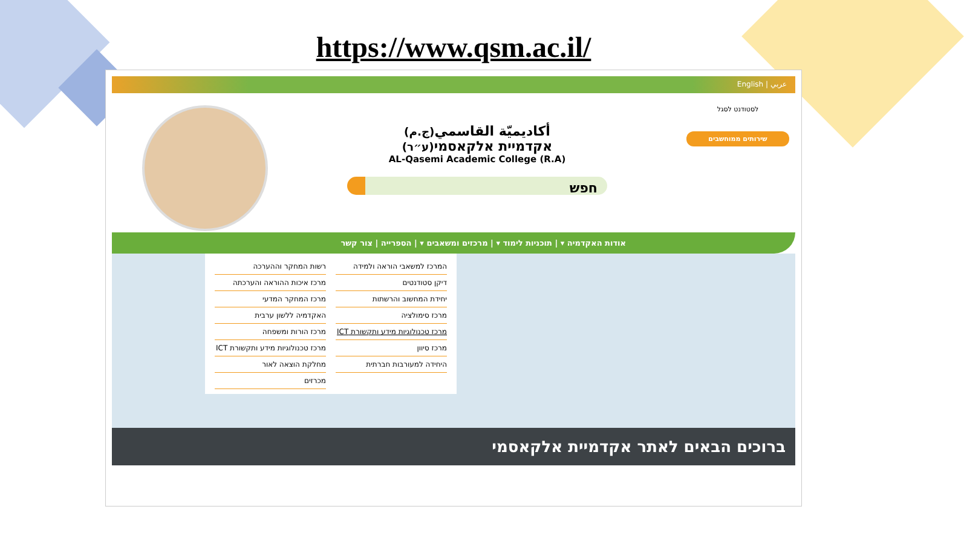https://www.qsm.ac.il/
عربي | English
לסטודנט לסגל
שירותים ממוחשבים
أكاديميّة القاسمي(ج.م)
אקדמיית אלקאסמי(ע״ר)
AL-Qasemi Academic College (R.A)
חפש
אודות האקדמיה ▾ | תוכניות לימוד ▾ | מרכזים ומשאבים ▾ | הספרייה | צור קשר
המרכז למשאבי הוראה ולמידה
דיקן סטודנטים
יחידת המחשוב והרשתות
מרכז סימולציה
מרכז טכנולוגיות מידע ותקשורת ICT
מרכז סיוון
היחידה למעורבות חברתית
רשות המחקר וההערכה
מרכז איכות ההוראה והערכתה
מרכז המחקר המדעי
האקדמיה ללשון ערבית
מרכז הורות ומשפחה
מרכז טכנולוגיות מידע ותקשורת ICT
מחלקת הוצאה לאור
מכרזים
ברוכים הבאים לאתר אקדמיית אלקאסמי